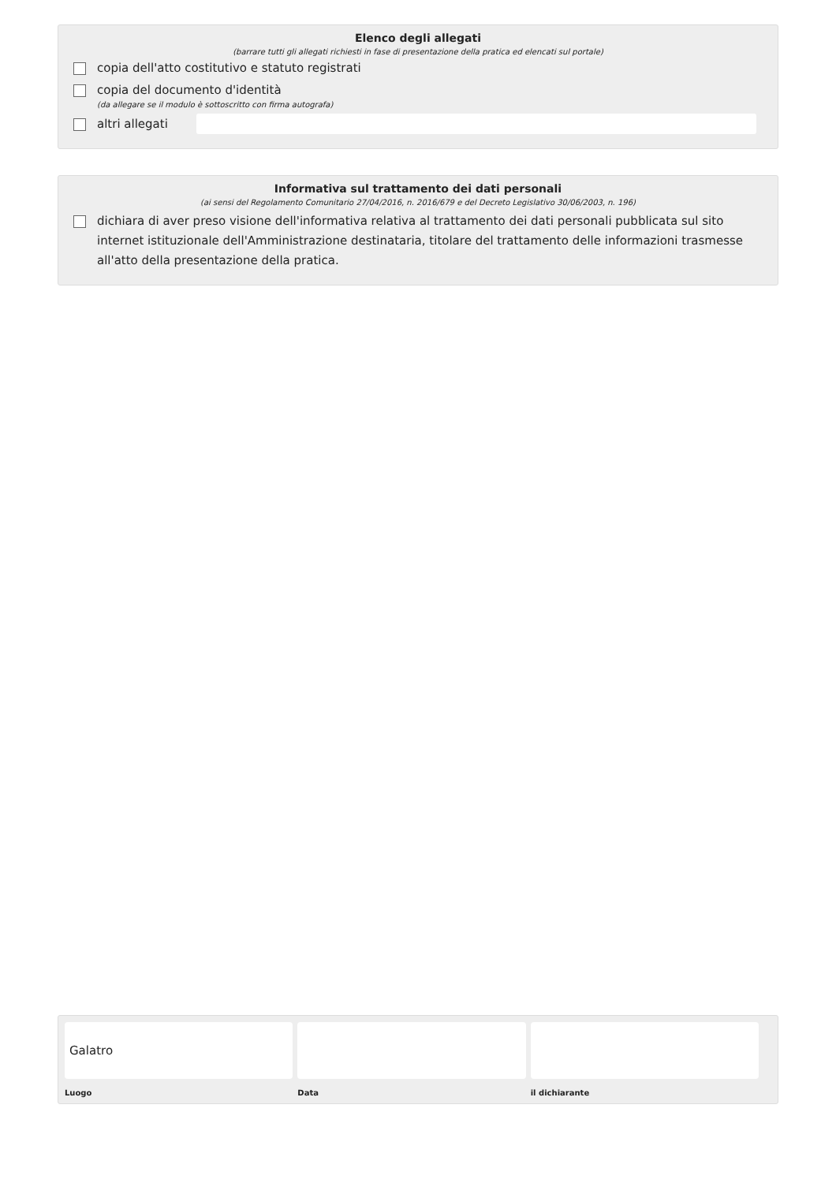Elenco degli allegati
(barrare tutti gli allegati richiesti in fase di presentazione della pratica ed elencati sul portale)
copia dell'atto costitutivo e statuto registrati
copia del documento d'identità
(da allegare se il modulo è sottoscritto con firma autografa)
altri allegati
Informativa sul trattamento dei dati personali
(ai sensi del Regolamento Comunitario 27/04/2016, n. 2016/679 e del Decreto Legislativo 30/06/2003, n. 196)
dichiara di aver preso visione dell'informativa relativa al trattamento dei dati personali pubblicata sul sito internet istituzionale dell'Amministrazione destinataria, titolare del trattamento delle informazioni trasmesse all'atto della presentazione della pratica.
Galatro
Luogo
Data il dichiarante